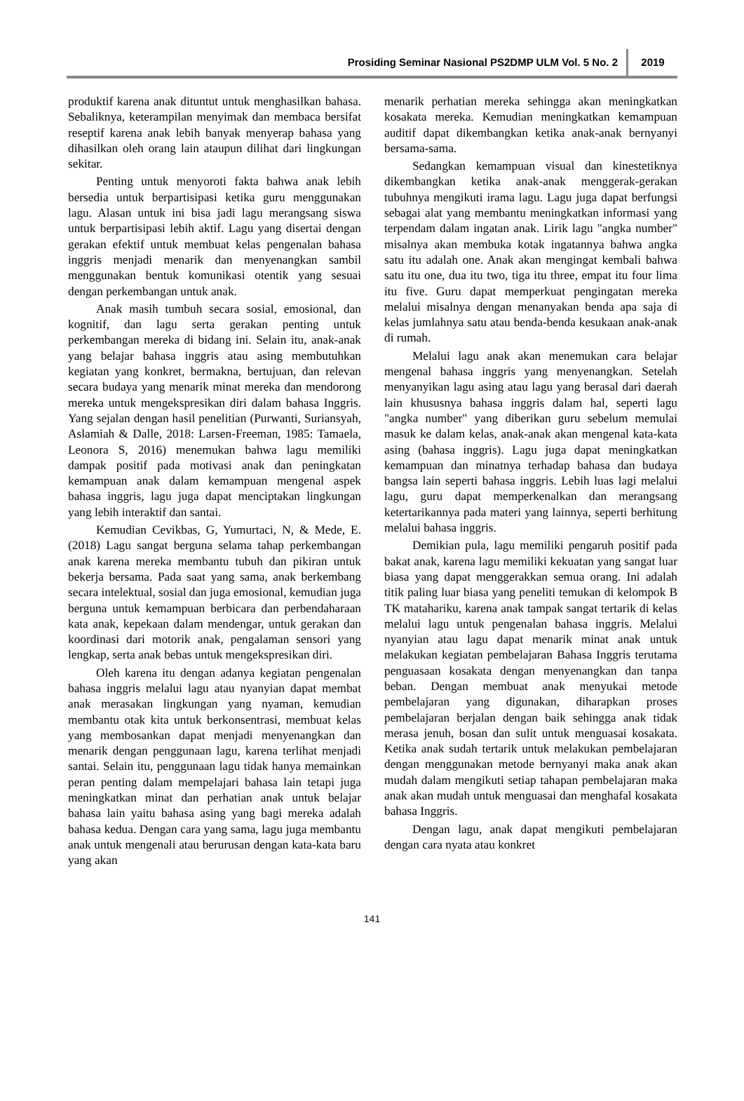Prosiding Seminar Nasional PS2DMP ULM Vol. 5 No. 2 2019
produktif karena anak dituntut untuk menghasilkan bahasa. Sebaliknya, keterampilan menyimak dan membaca bersifat reseptif karena anak lebih banyak menyerap bahasa yang dihasilkan oleh orang lain ataupun dilihat dari lingkungan sekitar.
Penting untuk menyoroti fakta bahwa anak lebih bersedia untuk berpartisipasi ketika guru menggunakan lagu. Alasan untuk ini bisa jadi lagu merangsang siswa untuk berpartisipasi lebih aktif. Lagu yang disertai dengan gerakan efektif untuk membuat kelas pengenalan bahasa inggris menjadi menarik dan menyenangkan sambil menggunakan bentuk komunikasi otentik yang sesuai dengan perkembangan untuk anak.
Anak masih tumbuh secara sosial, emosional, dan kognitif, dan lagu serta gerakan penting untuk perkembangan mereka di bidang ini. Selain itu, anak-anak yang belajar bahasa inggris atau asing membutuhkan kegiatan yang konkret, bermakna, bertujuan, dan relevan secara budaya yang menarik minat mereka dan mendorong mereka untuk mengekspresikan diri dalam bahasa Inggris. Yang sejalan dengan hasil penelitian (Purwanti, Suriansyah, Aslamiah & Dalle, 2018: Larsen-Freeman, 1985: Tamaela, Leonora S, 2016) menemukan bahwa lagu memiliki dampak positif pada motivasi anak dan peningkatan kemampuan anak dalam kemampuan mengenal aspek bahasa inggris, lagu juga dapat menciptakan lingkungan yang lebih interaktif dan santai.
Kemudian Cevikbas, G, Yumurtaci, N, & Mede, E. (2018) Lagu sangat berguna selama tahap perkembangan anak karena mereka membantu tubuh dan pikiran untuk bekerja bersama. Pada saat yang sama, anak berkembang secara intelektual, sosial dan juga emosional, kemudian juga berguna untuk kemampuan berbicara dan perbendaharaan kata anak, kepekaan dalam mendengar, untuk gerakan dan koordinasi dari motorik anak, pengalaman sensori yang lengkap, serta anak bebas untuk mengekspresikan diri.
Oleh karena itu dengan adanya kegiatan pengenalan bahasa inggris melalui lagu atau nyanyian dapat membat anak merasakan lingkungan yang nyaman, kemudian membantu otak kita untuk berkonsentrasi, membuat kelas yang membosankan dapat menjadi menyenangkan dan menarik dengan penggunaan lagu, karena terlihat menjadi santai. Selain itu, penggunaan lagu tidak hanya memainkan peran penting dalam mempelajari bahasa lain tetapi juga meningkatkan minat dan perhatian anak untuk belajar bahasa lain yaitu bahasa asing yang bagi mereka adalah bahasa kedua. Dengan cara yang sama, lagu juga membantu anak untuk mengenali atau berurusan dengan kata-kata baru yang akan
menarik perhatian mereka sehingga akan meningkatkan kosakata mereka. Kemudian meningkatkan kemampuan auditif dapat dikembangkan ketika anak-anak bernyanyi bersama-sama.
Sedangkan kemampuan visual dan kinestetiknya dikembangkan ketika anak-anak menggerak-gerakan tubuhnya mengikuti irama lagu. Lagu juga dapat berfungsi sebagai alat yang membantu meningkatkan informasi yang terpendam dalam ingatan anak. Lirik lagu "angka number" misalnya akan membuka kotak ingatannya bahwa angka satu itu adalah one. Anak akan mengingat kembali bahwa satu itu one, dua itu two, tiga itu three, empat itu four lima itu five. Guru dapat memperkuat pengingatan mereka melalui misalnya dengan menanyakan benda apa saja di kelas jumlahnya satu atau benda-benda kesukaan anak-anak di rumah.
Melalui lagu anak akan menemukan cara belajar mengenal bahasa inggris yang menyenangkan. Setelah menyanyikan lagu asing atau lagu yang berasal dari daerah lain khususnya bahasa inggris dalam hal, seperti lagu "angka number" yang diberikan guru sebelum memulai masuk ke dalam kelas, anak-anak akan mengenal kata-kata asing (bahasa inggris). Lagu juga dapat meningkatkan kemampuan dan minatnya terhadap bahasa dan budaya bangsa lain seperti bahasa inggris. Lebih luas lagi melalui lagu, guru dapat memperkenalkan dan merangsang ketertarikannya pada materi yang lainnya, seperti berhitung melalui bahasa inggris.
Demikian pula, lagu memiliki pengaruh positif pada bakat anak, karena lagu memiliki kekuatan yang sangat luar biasa yang dapat menggerakkan semua orang. Ini adalah titik paling luar biasa yang peneliti temukan di kelompok B TK matahariku, karena anak tampak sangat tertarik di kelas melalui lagu untuk pengenalan bahasa inggris. Melalui nyanyian atau lagu dapat menarik minat anak untuk melakukan kegiatan pembelajaran Bahasa Inggris terutama penguasaan kosakata dengan menyenangkan dan tanpa beban. Dengan membuat anak menyukai metode pembelajaran yang digunakan, diharapkan proses pembelajaran berjalan dengan baik sehingga anak tidak merasa jenuh, bosan dan sulit untuk menguasai kosakata. Ketika anak sudah tertarik untuk melakukan pembelajaran dengan menggunakan metode bernyanyi maka anak akan mudah dalam mengikuti setiap tahapan pembelajaran maka anak akan mudah untuk menguasai dan menghafal kosakata bahasa Inggris.
Dengan lagu, anak dapat mengikuti pembelajaran dengan cara nyata atau konkret
141